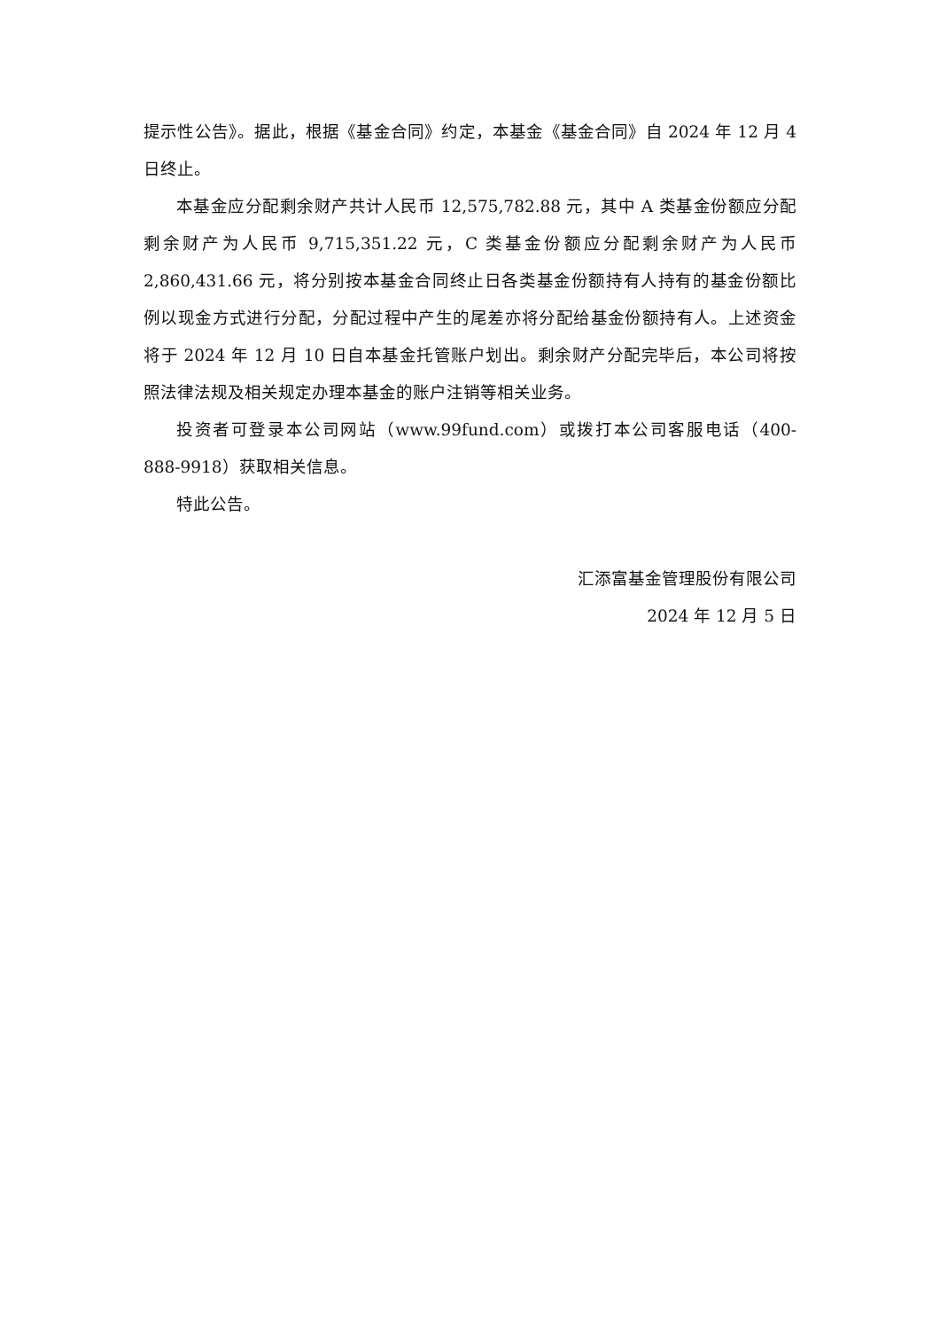提示性公告》。据此，根据《基金合同》约定，本基金《基金合同》自 2024 年 12 月 4 日终止。
本基金应分配剩余财产共计人民币 12,575,782.88 元，其中 A 类基金份额应分配剩余财产为人民币 9,715,351.22 元，C 类基金份额应分配剩余财产为人民币 2,860,431.66 元，将分别按本基金合同终止日各类基金份额持有人持有的基金份额比例以现金方式进行分配，分配过程中产生的尾差亦将分配给基金份额持有人。上述资金将于 2024 年 12 月 10 日自本基金托管账户划出。剩余财产分配完毕后，本公司将按照法律法规及相关规定办理本基金的账户注销等相关业务。
投资者可登录本公司网站（www.99fund.com）或拨打本公司客服电话（400-888-9918）获取相关信息。
特此公告。
汇添富基金管理股份有限公司
2024 年 12 月 5 日